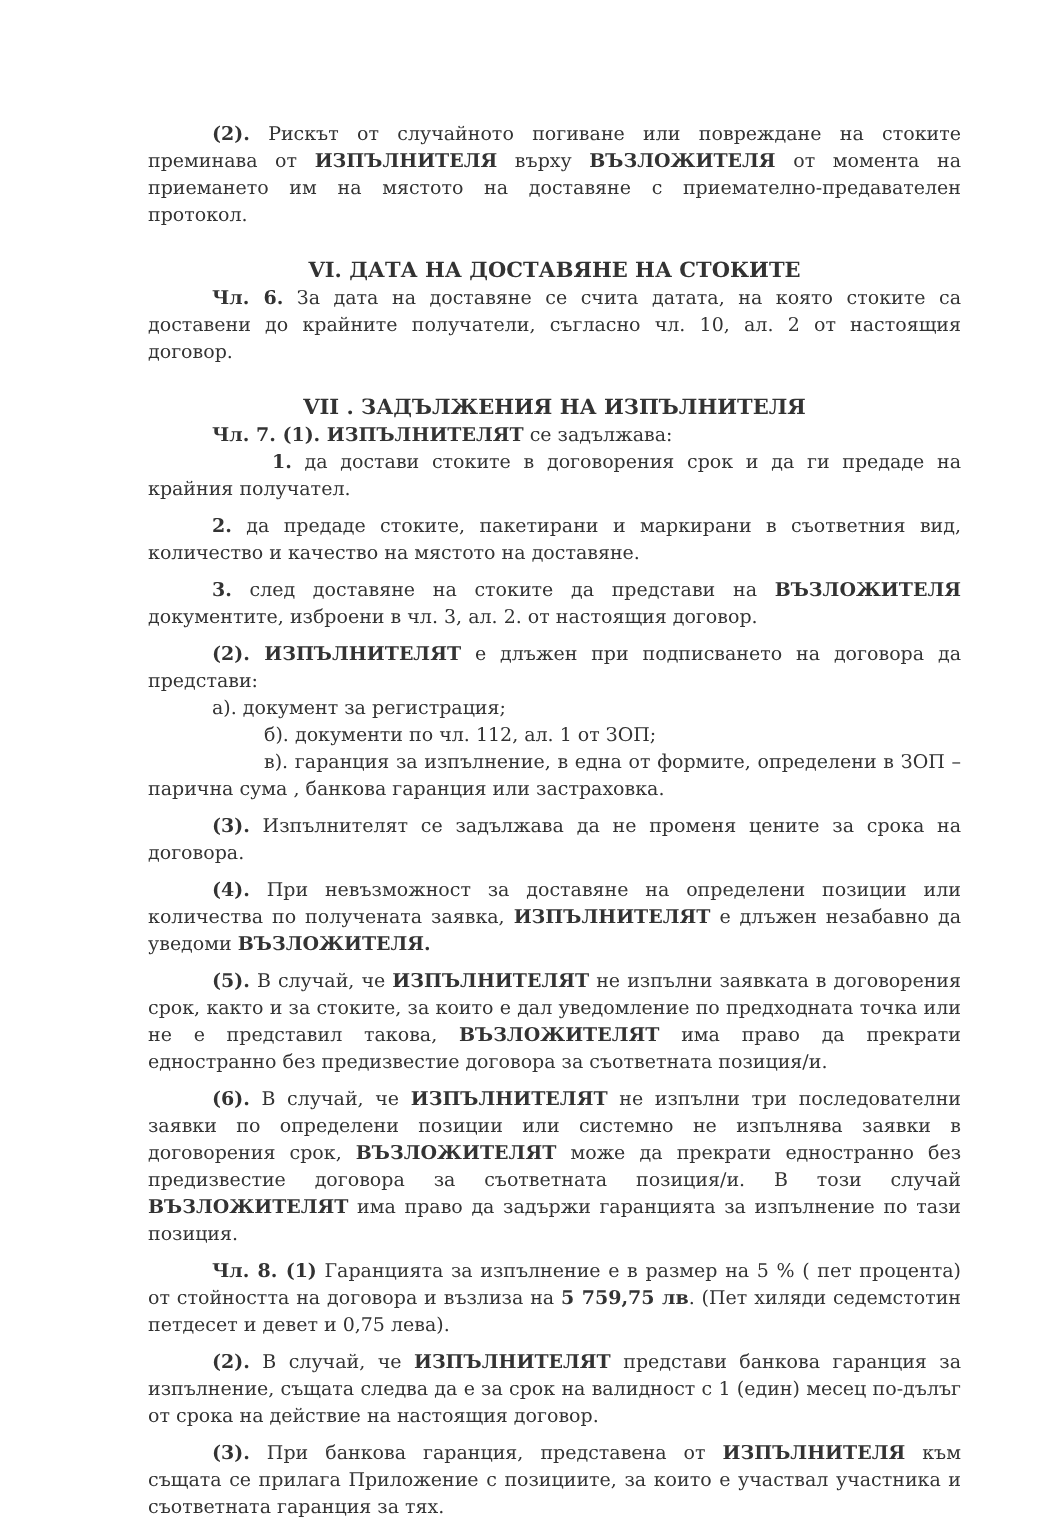(2). Рискът от случайното погиване или повреждане на стоките преминава от ИЗПЪЛНИТЕЛЯ върху ВЪЗЛОЖИТЕЛЯ от момента на приемането им на мястото на доставяне с приемателно-предавателен протокол.
VI. ДАТА НА ДОСТАВЯНЕ НА СТОКИТЕ
Чл. 6. За дата на доставяне се счита датата, на която стоките са доставени до крайните получатели, съгласно чл. 10, ал. 2 от настоящия договор.
VII . ЗАДЪЛЖЕНИЯ НА ИЗПЪЛНИТЕЛЯ
Чл. 7. (1). ИЗПЪЛНИТЕЛЯТ се задължава:
1. да достави стоките в договорения срок и да ги предаде на крайния получател.
2. да предаде стоките, пакетирани и маркирани в съответния вид, количество и качество на мястото на доставяне.
3. след доставяне на стоките да представи на ВЪЗЛОЖИТЕЛЯ документите, изброени в чл. 3, ал. 2. от настоящия договор.
(2). ИЗПЪЛНИТЕЛЯТ е длъжен при подписването на договора да представи:
а). документ за регистрация;
б). документи по чл. 112, ал. 1 от ЗОП;
в). гаранция за изпълнение, в една от формите, определени в ЗОП – парична сума , банкова гаранция или застраховка.
(3). Изпълнителят се задължава да не променя цените за срока на договора.
(4). При невъзможност за доставяне на определени позиции или количества по получената заявка, ИЗПЪЛНИТЕЛЯТ е длъжен незабавно да уведоми ВЪЗЛОЖИТЕЛЯ.
(5). В случай, че ИЗПЪЛНИТЕЛЯТ не изпълни заявката в договорения срок, както и за стоките, за които е дал уведомление по предходната точка или не е представил такова, ВЪЗЛОЖИТЕЛЯТ има право да прекрати едностранно без предизвестие договора за съответната позиция/и.
(6). В случай, че ИЗПЪЛНИТЕЛЯТ не изпълни три последователни заявки по определени позиции или системно не изпълнява заявки в договорения срок, ВЪЗЛОЖИТЕЛЯТ може да прекрати едностранно без предизвестие договора за съответната позиция/и. В този случай ВЪЗЛОЖИТЕЛЯТ има право да задържи гаранцията за изпълнение по тази позиция.
Чл. 8. (1) Гаранцията за изпълнение е в размер на 5 % ( пет процента) от стойността на договора и възлиза на 5 759,75 лв. (Пет хиляди седемстотин петдесет и девет и 0,75 лева).
(2). В случай, че ИЗПЪЛНИТЕЛЯТ представи банкова гаранция за изпълнение, същата следва да е за срок на валидност с 1 (един) месец по-дълъг от срока на действие на настоящия договор.
(3). При банкова гаранция, представена от ИЗПЪЛНИТЕЛЯ към същата се прилага Приложение с позициите, за които е участвал участника и съответната гаранция за тях.